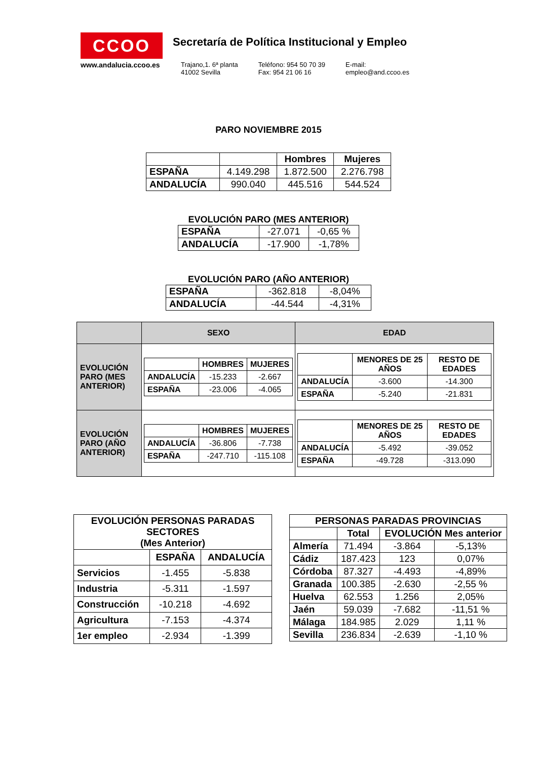CCOO
www.andalucia.ccoo.es
Secretaría de Política Institucional y Empleo
Trajano,1. 6ª planta
41002 Sevilla
Teléfono: 954 50 70 39
Fax: 954 21 06 16
E-mail:
empleo@and.ccoo.es
PARO NOVIEMBRE 2015
| | | Hombres | Mujeres |
| --- | --- | --- | --- |
| ESPAÑA | 4.149.298 | 1.872.500 | 2.276.798 |
| ANDALUCÍA | 990.040 | 445.516 | 544.524 |
EVOLUCIÓN PARO (MES ANTERIOR)
| ESPAÑA | -27.071 | -0,65 % |
| ANDALUCÍA | -17.900 | -1,78% |
EVOLUCIÓN PARO (AÑO ANTERIOR)
| ESPAÑA | -362.818 | -8,04% |
| ANDALUCÍA | -44.544 | -4,31% |
| | SEXO | EDAD |
| --- | --- | --- |
| EVOLUCIÓN PARO (MES ANTERIOR) | / / HOMBRES / MUJERES / / --- / --- / --- / / ANDALUCÍA / -15.233 / -2.667 / / ESPAÑA / -23.006 / -4.065 / | / / MENORES DE 25 AÑOS / RESTO DE EDADES / / --- / --- / --- / / ANDALUCÍA / -3.600 / -14.300 / / ESPAÑA / -5.240 / -21.831 / |
| EVOLUCIÓN PARO (AÑO ANTERIOR) | / / HOMBRES / MUJERES / / --- / --- / --- / / ANDALUCÍA / -36.806 / -7.738 / / ESPAÑA / -247.710 / -115.108 / | / / MENORES DE 25 AÑOS / RESTO DE EDADES / / --- / --- / --- / / ANDALUCÍA / -5.492 / -39.052 / / ESPAÑA / -49.728 / -313.090 / |
| EVOLUCIÓN PERSONAS PARADAS SECTORES (Mes Anterior) | | |
| --- | --- | --- |
| | ESPAÑA | ANDALUCÍA |
| Servicios | -1.455 | -5.838 |
| Industria | -5.311 | -1.597 |
| Construcción | -10.218 | -4.692 |
| Agricultura | -7.153 | -4.374 |
| 1er empleo | -2.934 | -1.399 |
| PERSONAS PARADAS PROVINCIAS | | | |
| --- | --- | --- | --- |
| | Total | EVOLUCIÓN Mes anterior | |
| Almería | 71.494 | -3.864 | -5,13% |
| Cádiz | 187.423 | 123 | 0,07% |
| Córdoba | 87.327 | -4.493 | -4,89% |
| Granada | 100.385 | -2.630 | -2,55 % |
| Huelva | 62.553 | 1.256 | 2,05% |
| Jaén | 59.039 | -7.682 | -11,51 % |
| Málaga | 184.985 | 2.029 | 1,11 % |
| Sevilla | 236.834 | -2.639 | -1,10 % |